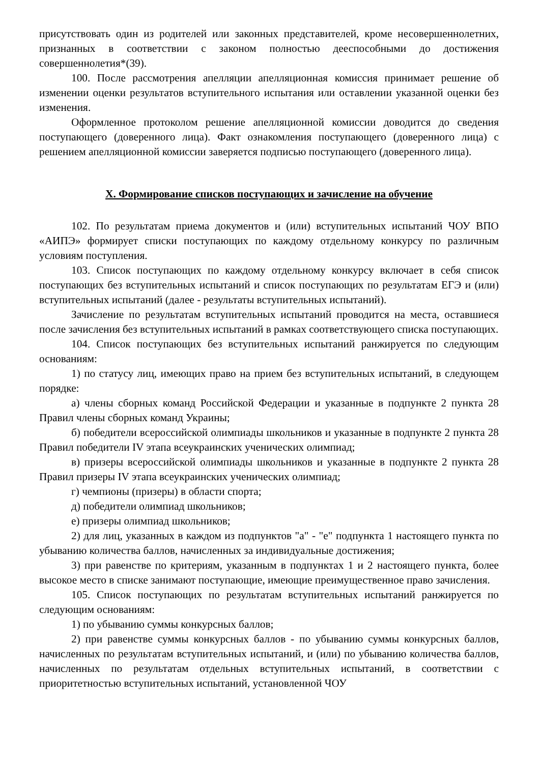присутствовать один из родителей или законных представителей, кроме несовершеннолетних, признанных в соответствии с законом полностью дееспособными до достижения совершеннолетия*(39).
100. После рассмотрения апелляции апелляционная комиссия принимает решение об изменении оценки результатов вступительного испытания или оставлении указанной оценки без изменения.
Оформленное протоколом решение апелляционной комиссии доводится до сведения поступающего (доверенного лица). Факт ознакомления поступающего (доверенного лица) с решением апелляционной комиссии заверяется подписью поступающего (доверенного лица).
X. Формирование списков поступающих и зачисление на обучение
102. По результатам приема документов и (или) вступительных испытаний ЧОУ ВПО «АИПЭ» формирует списки поступающих по каждому отдельному конкурсу по различным условиям поступления.
103. Список поступающих по каждому отдельному конкурсу включает в себя список поступающих без вступительных испытаний и список поступающих по результатам ЕГЭ и (или) вступительных испытаний (далее - результаты вступительных испытаний).
Зачисление по результатам вступительных испытаний проводится на места, оставшиеся после зачисления без вступительных испытаний в рамках соответствующего списка поступающих.
104. Список поступающих без вступительных испытаний ранжируется по следующим основаниям:
1) по статусу лиц, имеющих право на прием без вступительных испытаний, в следующем порядке:
а) члены сборных команд Российской Федерации и указанные в подпункте 2 пункта 28 Правил члены сборных команд Украины;
б) победители всероссийской олимпиады школьников и указанные в подпункте 2 пункта 28 Правил победители IV этапа всеукраинских ученических олимпиад;
в) призеры всероссийской олимпиады школьников и указанные в подпункте 2 пункта 28 Правил призеры IV этапа всеукраинских ученических олимпиад;
г) чемпионы (призеры) в области спорта;
д) победители олимпиад школьников;
е) призеры олимпиад школьников;
2) для лиц, указанных в каждом из подпунктов "а" - "е" подпункта 1 настоящего пункта по убыванию количества баллов, начисленных за индивидуальные достижения;
3) при равенстве по критериям, указанным в подпунктах 1 и 2 настоящего пункта, более высокое место в списке занимают поступающие, имеющие преимущественное право зачисления.
105. Список поступающих по результатам вступительных испытаний ранжируется по следующим основаниям:
1) по убыванию суммы конкурсных баллов;
2) при равенстве суммы конкурсных баллов - по убыванию суммы конкурсных баллов, начисленных по результатам вступительных испытаний, и (или) по убыванию количества баллов, начисленных по результатам отдельных вступительных испытаний, в соответствии с приоритетностью вступительных испытаний, установленной ЧОУ